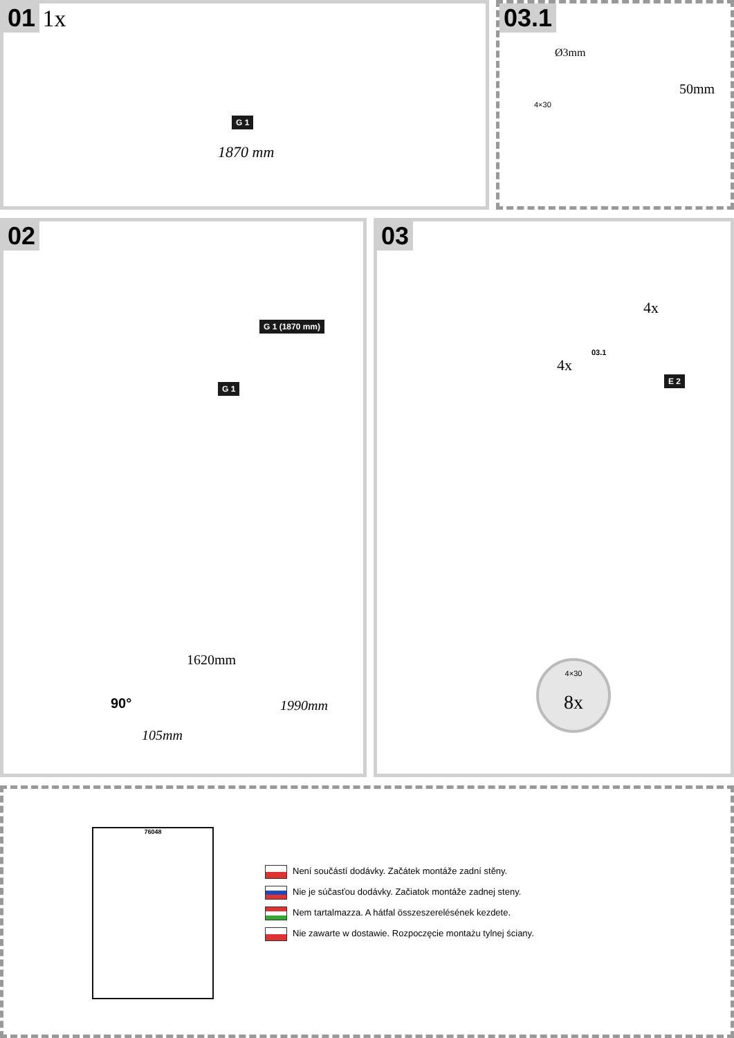01 1x
G 1
1870 mm
03.1
Ø3mm
4×30
50mm
02
G 1 (1870 mm)
G 1
1620mm
90°
1990mm
105mm
03
4x
03.1
4x
E 2
4×30
8x
76048
Není součástí dodávky. Začátek montáže zadní stěny.
Nie je súčasťou dodávky. Začiatok montáže zadnej steny.
Nem tartalmazza. A hátfal összeszerelésének kezdete.
Nie zawarte w dostawie. Rozpoczęcie montażu tylnej ściany.